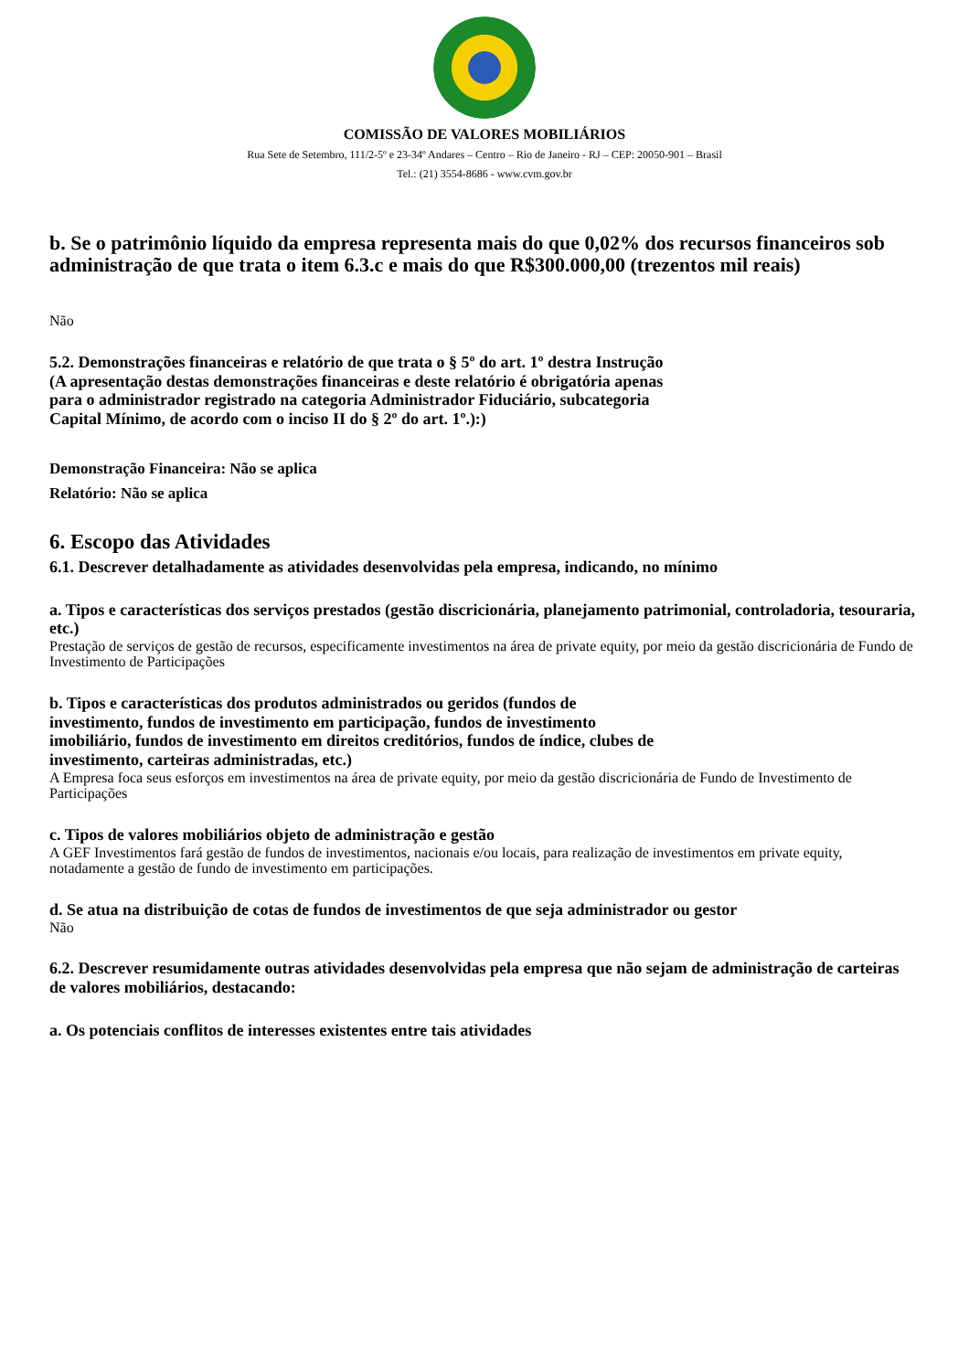COMISSÃO DE VALORES MOBILIÁRIOS
Rua Sete de Setembro, 111/2-5º e 23-34º Andares – Centro – Rio de Janeiro - RJ – CEP: 20050-901 – Brasil
Tel.: (21) 3554-8686 - www.cvm.gov.br
b. Se o patrimônio líquido da empresa representa mais do que 0,02% dos recursos financeiros sob administração de que trata o item 6.3.c e mais do que R$300.000,00 (trezentos mil reais)
Não
5.2. Demonstrações financeiras e relatório de que trata o § 5º do art. 1º destra Instrução
(A apresentação destas demonstrações financeiras e deste relatório é obrigatória apenas
para o administrador registrado na categoria Administrador Fiduciário, subcategoria
Capital Mínimo, de acordo com o inciso II do § 2º do art. 1º.):)
Demonstração Financeira: Não se aplica
Relatório: Não se aplica
6. Escopo das Atividades
6.1. Descrever detalhadamente as atividades desenvolvidas pela empresa, indicando, no mínimo
a. Tipos e características dos serviços prestados (gestão discricionária, planejamento patrimonial, controladoria, tesouraria, etc.)
Prestação de serviços de gestão de recursos, especificamente investimentos na área de private equity, por meio da gestão discricionária de Fundo de Investimento de Participações
b. Tipos e características dos produtos administrados ou geridos (fundos de
investimento, fundos de investimento em participação, fundos de investimento
imobiliário, fundos de investimento em direitos creditórios, fundos de índice, clubes de
investimento, carteiras administradas, etc.)
A Empresa foca seus esforços em investimentos na área de private equity, por meio da gestão discricionária de Fundo de Investimento de Participações
c. Tipos de valores mobiliários objeto de administração e gestão
A GEF Investimentos fará gestão de fundos de investimentos, nacionais e/ou locais, para realização de investimentos em private equity, notadamente a gestão de fundo de investimento em participações.
d. Se atua na distribuição de cotas de fundos de investimentos de que seja administrador ou gestor
Não
6.2. Descrever resumidamente outras atividades desenvolvidas pela empresa que não sejam de administração de carteiras de valores mobiliários, destacando:
a. Os potenciais conflitos de interesses existentes entre tais atividades